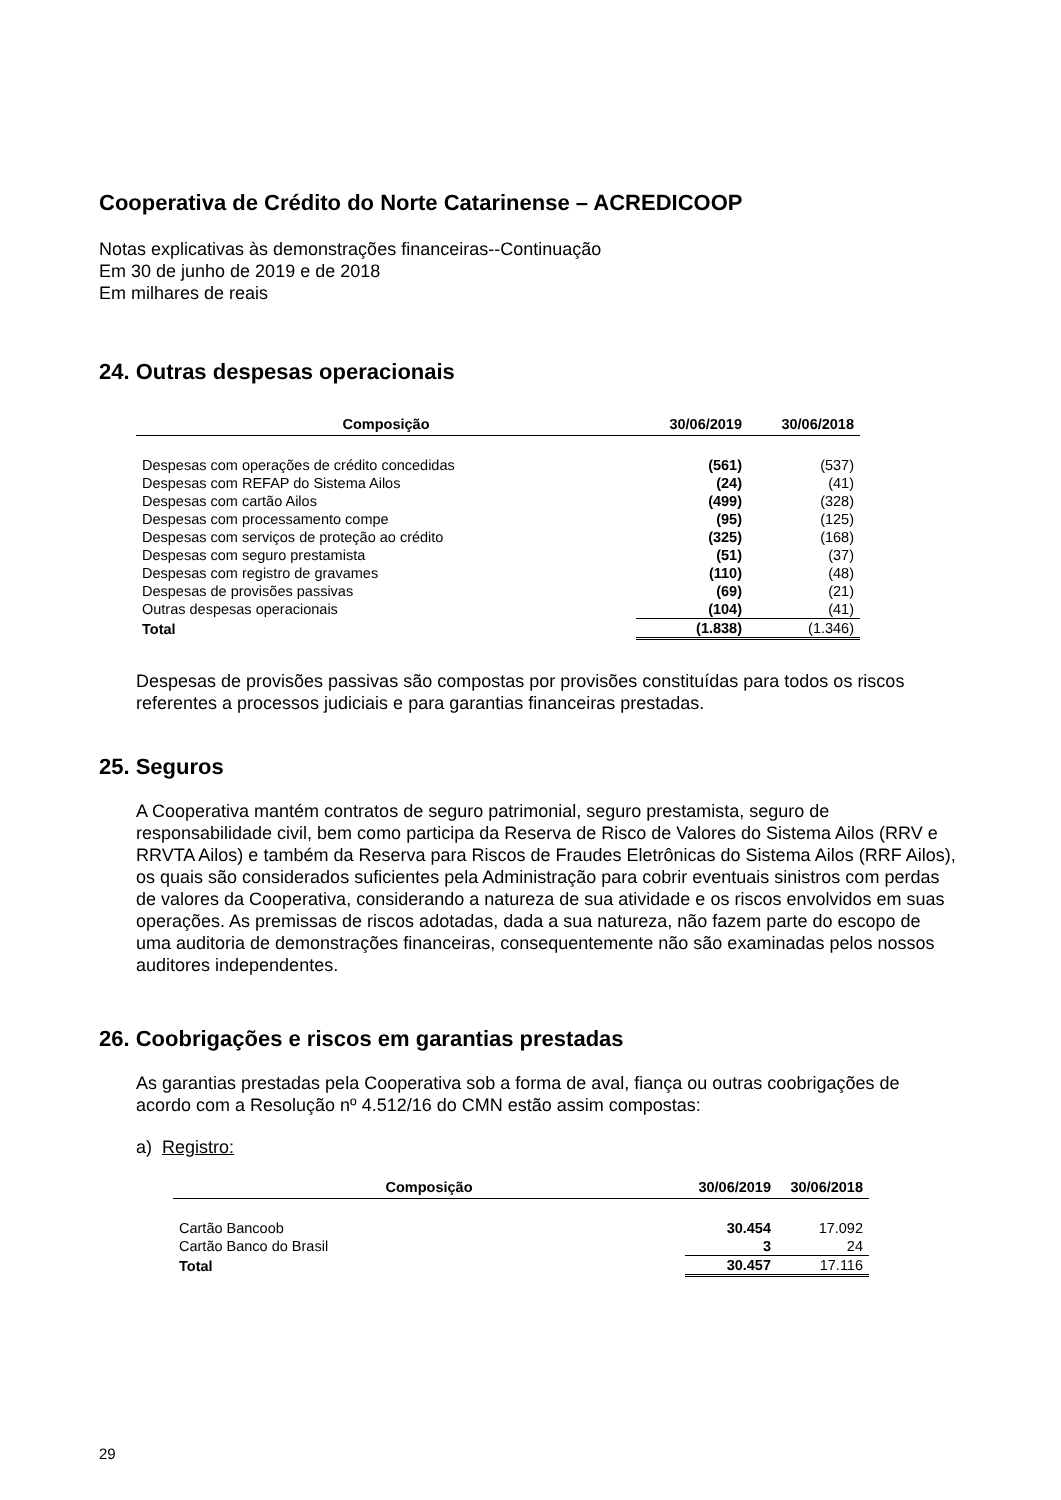Cooperativa de Crédito do Norte Catarinense – ACREDICOOP
Notas explicativas às demonstrações financeiras--Continuação
Em 30 de junho de 2019 e de 2018
Em milhares de reais
24. Outras despesas operacionais
| Composição | 30/06/2019 | 30/06/2018 |
| --- | --- | --- |
| Despesas com operações de crédito concedidas | (561) | (537) |
| Despesas com REFAP do Sistema Ailos | (24) | (41) |
| Despesas com cartão Ailos | (499) | (328) |
| Despesas com processamento compe | (95) | (125) |
| Despesas com serviços de proteção ao crédito | (325) | (168) |
| Despesas com seguro prestamista | (51) | (37) |
| Despesas com registro de gravames | (110) | (48) |
| Despesas de provisões passivas | (69) | (21) |
| Outras despesas operacionais | (104) | (41) |
| Total | (1.838) | (1.346) |
Despesas de provisões passivas são compostas por provisões constituídas para todos os riscos referentes a processos judiciais e para garantias financeiras prestadas.
25. Seguros
A Cooperativa mantém contratos de seguro patrimonial, seguro prestamista, seguro de responsabilidade civil, bem como participa da Reserva de Risco de Valores do Sistema Ailos (RRV e RRVTA Ailos) e também da Reserva para Riscos de Fraudes Eletrônicas do Sistema Ailos (RRF Ailos), os quais são considerados suficientes pela Administração para cobrir eventuais sinistros com perdas de valores da Cooperativa, considerando a natureza de sua atividade e os riscos envolvidos em suas operações. As premissas de riscos adotadas, dada a sua natureza, não fazem parte do escopo de uma auditoria de demonstrações financeiras, consequentemente não são examinadas pelos nossos auditores independentes.
26. Coobrigações e riscos em garantias prestadas
As garantias prestadas pela Cooperativa sob a forma de aval, fiança ou outras coobrigações de acordo com a Resolução nº 4.512/16 do CMN estão assim compostas:
a) Registro:
| Composição | 30/06/2019 | 30/06/2018 |
| --- | --- | --- |
| Cartão Bancoob | 30.454 | 17.092 |
| Cartão Banco do Brasil | 3 | 24 |
| Total | 30.457 | 17.116 |
29